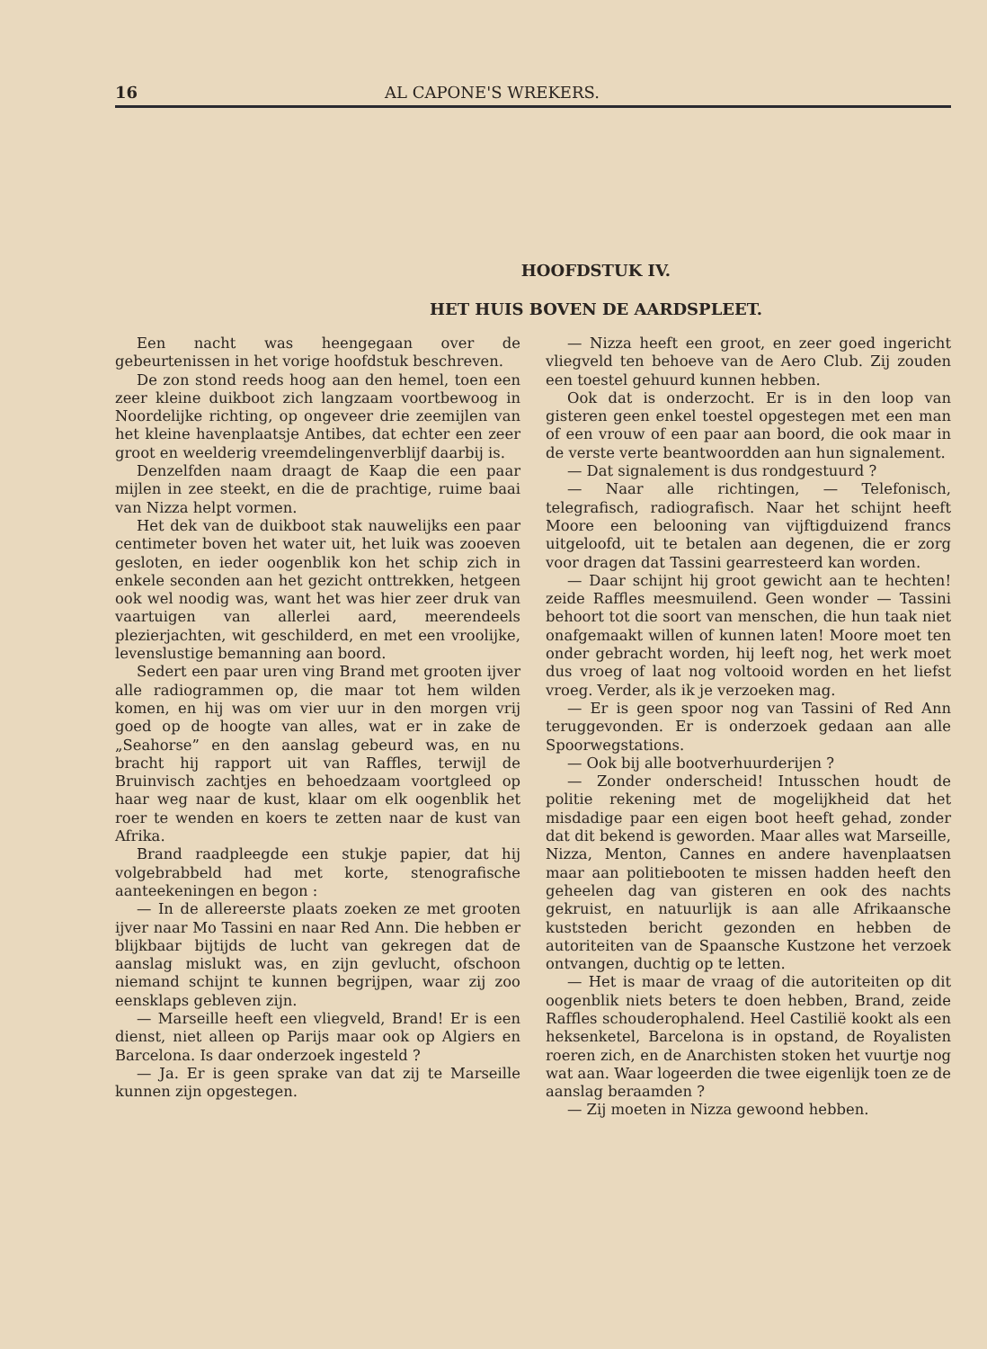16 AL CAPONE'S WREKERS.
HOOFDSTUK IV.
HET HUIS BOVEN DE AARDSPLEET.
Een nacht was heengegaan over de gebeurtenissen in het vorige hoofdstuk beschreven.
De zon stond reeds hoog aan den hemel, toen een zeer kleine duikboot zich langzaam voortbewoog in Noordelijke richting, op ongeveer drie zeemijlen van het kleine havenplaatsje Antibes, dat echter een zeer groot en weelderig vreemdelingenverblijf daarbij is.
Denzelfden naam draagt de Kaap die een paar mijlen in zee steekt, en die de prachtige, ruime baai van Nizza helpt vormen.
Het dek van de duikboot stak nauwelijks een paar centimeter boven het water uit, het luik was zooeven gesloten, en ieder oogenblik kon het schip zich in enkele seconden aan het gezicht onttrekken, hetgeen ook wel noodig was, want het was hier zeer druk van vaartuigen van allerlei aard, meerendeels plezierjachten, wit geschilderd, en met een vroolijke, levenslustige bemanning aan boord.
Sedert een paar uren ving Brand met grooten ijver alle radiogrammen op, die maar tot hem wilden komen, en hij was om vier uur in den morgen vrij goed op de hoogte van alles, wat er in zake de „Seahorse” en den aanslag gebeurd was, en nu bracht hij rapport uit van Raffles, terwijl de Bruinvisch zachtjes en behoedzaam voortgleed op haar weg naar de kust, klaar om elk oogenblik het roer te wenden en koers te zetten naar de kust van Afrika.
Brand raadpleegde een stukje papier, dat hij volgebrabbeld had met korte, stenografische aanteekeningen en begon :
— In de allereerste plaats zoeken ze met grooten ijver naar Mo Tassini en naar Red Ann. Die hebben er blijkbaar bijtijds de lucht van gekregen dat de aanslag mislukt was, en zijn gevlucht, ofschoon niemand schijnt te kunnen begrijpen, waar zij zoo eensklaps gebleven zijn.
— Marseille heeft een vliegveld, Brand! Er is een dienst, niet alleen op Parijs maar ook op Algiers en Barcelona. Is daar onderzoek ingesteld ?
— Ja. Er is geen sprake van dat zij te Marseille kunnen zijn opgestegen.
— Nizza heeft een groot, en zeer goed ingericht vliegveld ten behoeve van de Aero Club. Zij zouden een toestel gehuurd kunnen hebben.
Ook dat is onderzocht. Er is in den loop van gisteren geen enkel toestel opgestegen met een man of een vrouw of een paar aan boord, die ook maar in de verste verte beantwoordden aan hun signalement.
— Dat signalement is dus rondgestuurd ?
— Naar alle richtingen, — Telefonisch, telegrafisch, radiografisch. Naar het schijnt heeft Moore een belooning van vijftigduizend francs uitgeloofd, uit te betalen aan degenen, die er zorg voor dragen dat Tassini gearresteerd kan worden.
— Daar schijnt hij groot gewicht aan te hechten! zeide Raffles meesmuilend. Geen wonder — Tassini behoort tot die soort van menschen, die hun taak niet onafgemaakt willen of kunnen laten! Moore moet ten onder gebracht worden, hij leeft nog, het werk moet dus vroeg of laat nog voltooid worden en het liefst vroeg. Verder, als ik je verzoeken mag.
— Er is geen spoor nog van Tassini of Red Ann teruggevonden. Er is onderzoek gedaan aan alle Spoorwegstations.
— Ook bij alle bootverhuurderijen ?
— Zonder onderscheid! Intusschen houdt de politie rekening met de mogelijkheid dat het misdadige paar een eigen boot heeft gehad, zonder dat dit bekend is geworden. Maar alles wat Marseille, Nizza, Menton, Cannes en andere havenplaatsen maar aan politiebooten te missen hadden heeft den geheelen dag van gisteren en ook des nachts gekruist, en natuurlijk is aan alle Afrikaansche kuststeden bericht gezonden en hebben de autoriteiten van de Spaansche Kustzone het verzoek ontvangen, duchtig op te letten.
— Het is maar de vraag of die autoriteiten op dit oogenblik niets beters te doen hebben, Brand, zeide Raffles schouderophalend. Heel Castilië kookt als een heksenketel, Barcelona is in opstand, de Royalisten roeren zich, en de Anarchisten stoken het vuurtje nog wat aan. Waar logeerden die twee eigenlijk toen ze de aanslag beraamden ?
— Zij moeten in Nizza gewoond hebben.